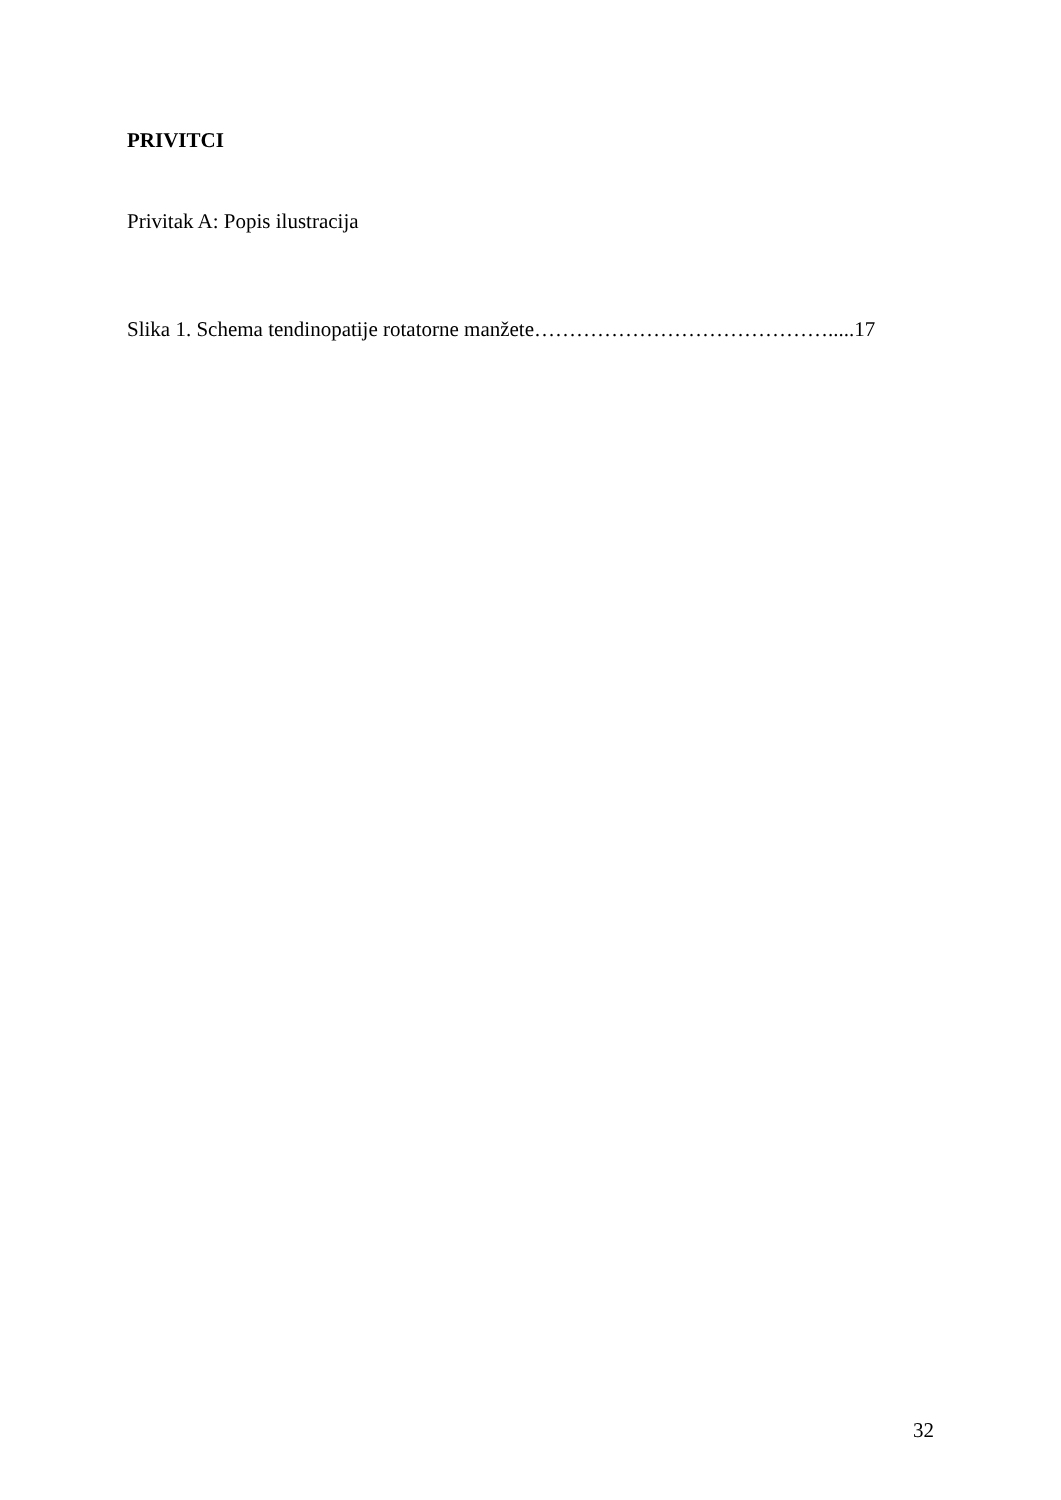PRIVITCI
Privitak A: Popis ilustracija
Slika 1. Schema tendinopatije rotatorne manžete…………………………………….....17
32